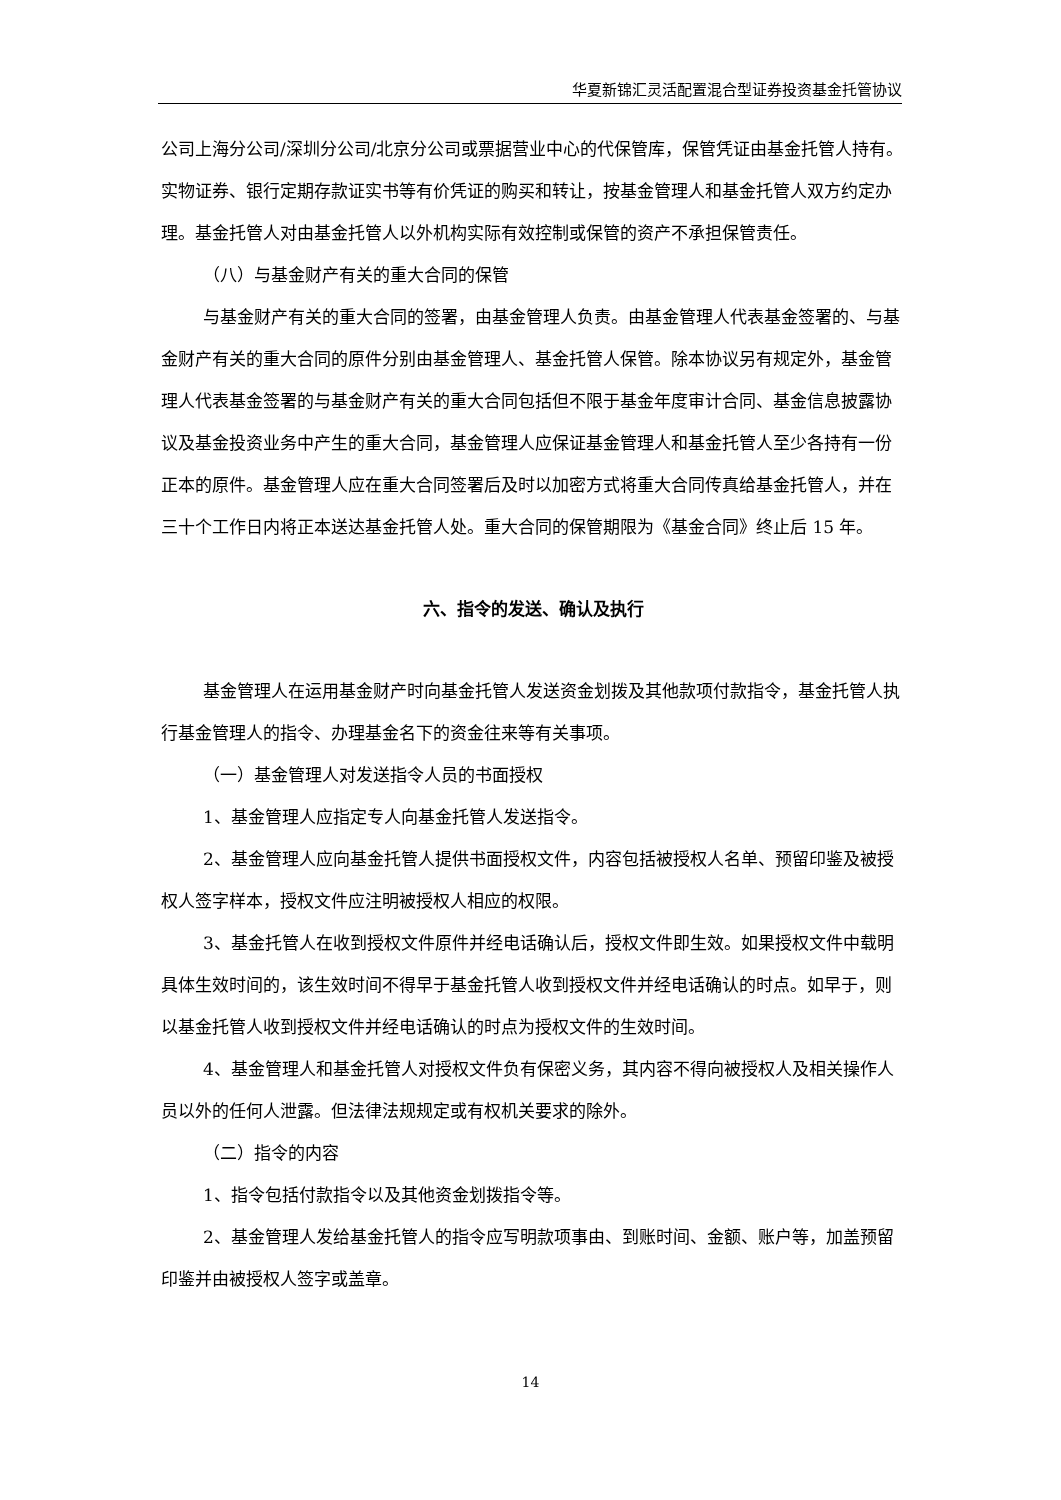华夏新锦汇灵活配置混合型证券投资基金托管协议
公司上海分公司/深圳分公司/北京分公司或票据营业中心的代保管库，保管凭证由基金托管人持有。实物证券、银行定期存款证实书等有价凭证的购买和转让，按基金管理人和基金托管人双方约定办理。基金托管人对由基金托管人以外机构实际有效控制或保管的资产不承担保管责任。
（八）与基金财产有关的重大合同的保管
与基金财产有关的重大合同的签署，由基金管理人负责。由基金管理人代表基金签署的、与基金财产有关的重大合同的原件分别由基金管理人、基金托管人保管。除本协议另有规定外，基金管理人代表基金签署的与基金财产有关的重大合同包括但不限于基金年度审计合同、基金信息披露协议及基金投资业务中产生的重大合同，基金管理人应保证基金管理人和基金托管人至少各持有一份正本的原件。基金管理人应在重大合同签署后及时以加密方式将重大合同传真给基金托管人，并在三十个工作日内将正本送达基金托管人处。重大合同的保管期限为《基金合同》终止后 15 年。
六、指令的发送、确认及执行
基金管理人在运用基金财产时向基金托管人发送资金划拨及其他款项付款指令，基金托管人执行基金管理人的指令、办理基金名下的资金往来等有关事项。
（一）基金管理人对发送指令人员的书面授权
1、基金管理人应指定专人向基金托管人发送指令。
2、基金管理人应向基金托管人提供书面授权文件，内容包括被授权人名单、预留印鉴及被授权人签字样本，授权文件应注明被授权人相应的权限。
3、基金托管人在收到授权文件原件并经电话确认后，授权文件即生效。如果授权文件中载明具体生效时间的，该生效时间不得早于基金托管人收到授权文件并经电话确认的时点。如早于，则以基金托管人收到授权文件并经电话确认的时点为授权文件的生效时间。
4、基金管理人和基金托管人对授权文件负有保密义务，其内容不得向被授权人及相关操作人员以外的任何人泄露。但法律法规规定或有权机关要求的除外。
（二）指令的内容
1、指令包括付款指令以及其他资金划拨指令等。
2、基金管理人发给基金托管人的指令应写明款项事由、到账时间、金额、账户等，加盖预留印鉴并由被授权人签字或盖章。
14